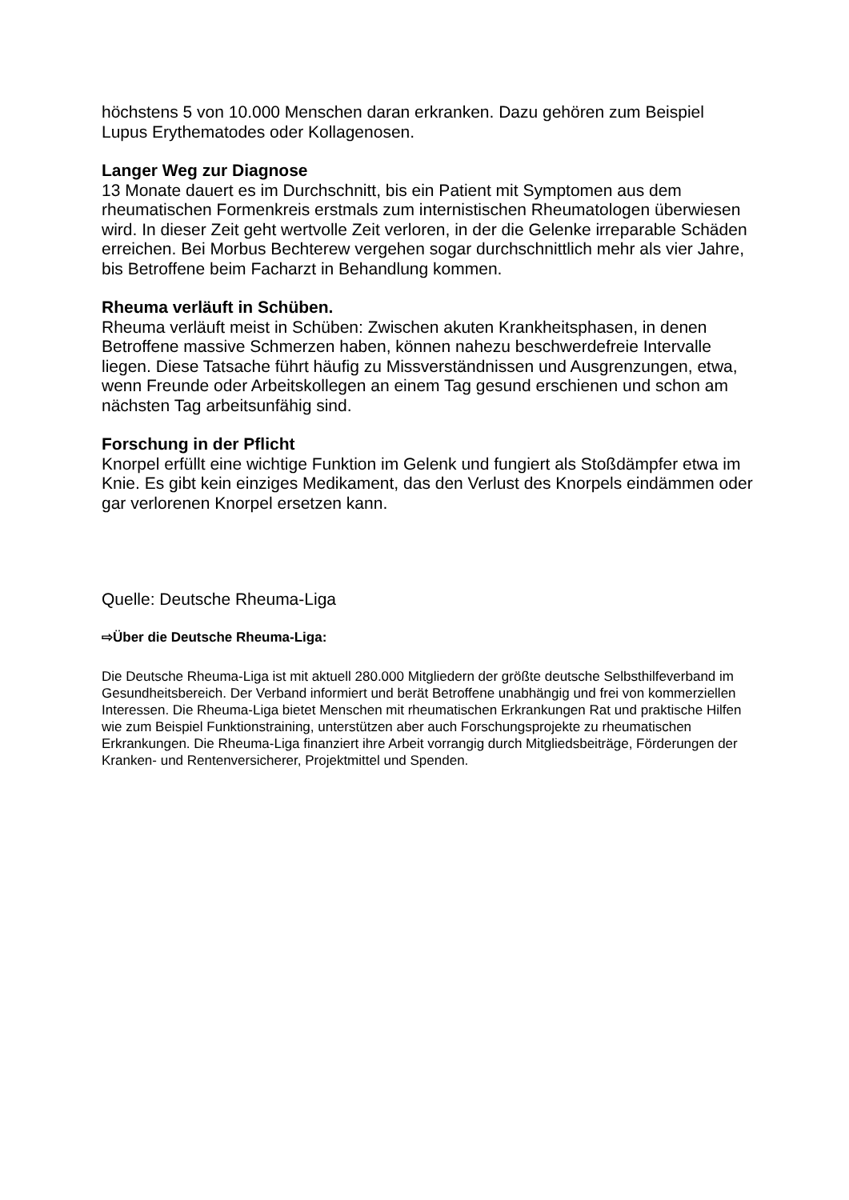höchstens 5 von 10.000 Menschen daran erkranken. Dazu gehören zum Beispiel Lupus Erythematodes oder Kollagenosen.
Langer Weg zur Diagnose
13 Monate dauert es im Durchschnitt, bis ein Patient mit Symptomen aus dem rheumatischen Formenkreis erstmals zum internistischen Rheumatologen überwiesen wird. In dieser Zeit geht wertvolle Zeit verloren, in der die Gelenke irreparable Schäden erreichen. Bei Morbus Bechterew vergehen sogar durchschnittlich mehr als vier Jahre, bis Betroffene beim Facharzt in Behandlung kommen.
Rheuma verläuft in Schüben.
Rheuma verläuft meist in Schüben: Zwischen akuten Krankheitsphasen, in denen Betroffene massive Schmerzen haben, können nahezu beschwerdefreie Intervalle liegen. Diese Tatsache führt häufig zu Missverständnissen und Ausgrenzungen, etwa, wenn Freunde oder Arbeitskollegen an einem Tag gesund erschienen und schon am nächsten Tag arbeitsunfähig sind.
Forschung in der Pflicht
Knorpel erfüllt eine wichtige Funktion im Gelenk und fungiert als Stoßdämpfer etwa im Knie. Es gibt kein einziges Medikament, das den Verlust des Knorpels eindämmen oder gar verlorenen Knorpel ersetzen kann.
Quelle: Deutsche Rheuma-Liga
⇨Über die Deutsche Rheuma-Liga:
Die Deutsche Rheuma-Liga ist mit aktuell 280.000 Mitgliedern der größte deutsche Selbsthilfeverband im Gesundheitsbereich. Der Verband informiert und berät Betroffene unabhängig und frei von kommerziellen Interessen. Die Rheuma-Liga bietet Menschen mit rheumatischen Erkrankungen Rat und praktische Hilfen wie zum Beispiel Funktionstraining, unterstützen aber auch Forschungsprojekte zu rheumatischen Erkrankungen. Die Rheuma-Liga finanziert ihre Arbeit vorrangig durch Mitgliedsbeiträge, Förderungen der Kranken- und Rentenversicherer, Projektmittel und Spenden.